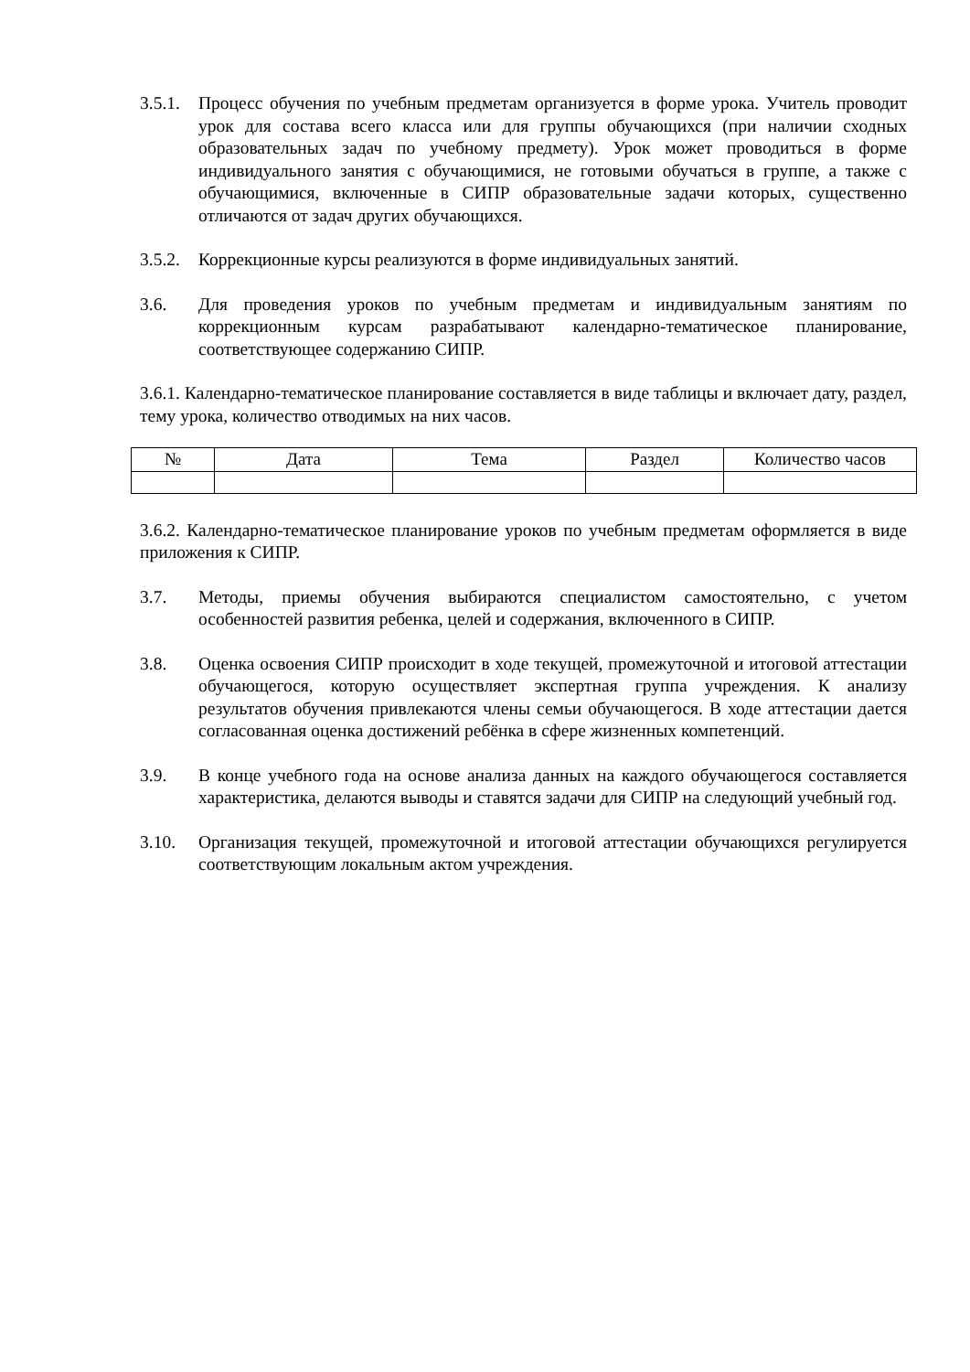3.5.1.
Процесс обучения по учебным предметам организуется в форме урока. Учитель проводит урок для состава всего класса или для группы обучающихся (при наличии сходных образовательных задач по учебному предмету). Урок может проводиться в форме индивидуального занятия с обучающимися, не готовыми обучаться в группе, а также с обучающимися, включенные в СИПР образовательные задачи которых, существенно отличаются от задач других обучающихся.
3.5.2.
Коррекционные курсы реализуются в форме индивидуальных занятий.
3.6. Для проведения уроков по учебным предметам и индивидуальным занятиям по коррекционным курсам разрабатывают календарно-тематическое планирование, соответствующее содержанию СИПР.
3.6.1. Календарно-тематическое планирование составляется в виде таблицы и включает дату, раздел, тему урока, количество отводимых на них часов.
| № | Дата | Тема | Раздел | Количество часов |
| --- | --- | --- | --- | --- |
3.6.2. Календарно-тематическое планирование уроков по учебным предметам оформляется в виде приложения к СИПР.
3.7. Методы, приемы обучения выбираются специалистом самостоятельно, с учетом особенностей развития ребенка, целей и содержания, включенного в СИПР.
3.8. Оценка освоения СИПР происходит в ходе текущей, промежуточной и итоговой аттестации обучающегося, которую осуществляет экспертная группа учреждения. К анализу результатов обучения привлекаются члены семьи обучающегося. В ходе аттестации дается согласованная оценка достижений ребёнка в сфере жизненных компетенций.
3.9. В конце учебного года на основе анализа данных на каждого обучающегося составляется характеристика, делаются выводы и ставятся задачи для СИПР на следующий учебный год.
3.10. Организация текущей, промежуточной и итоговой аттестации обучающихся регулируется соответствующим локальным актом учреждения.